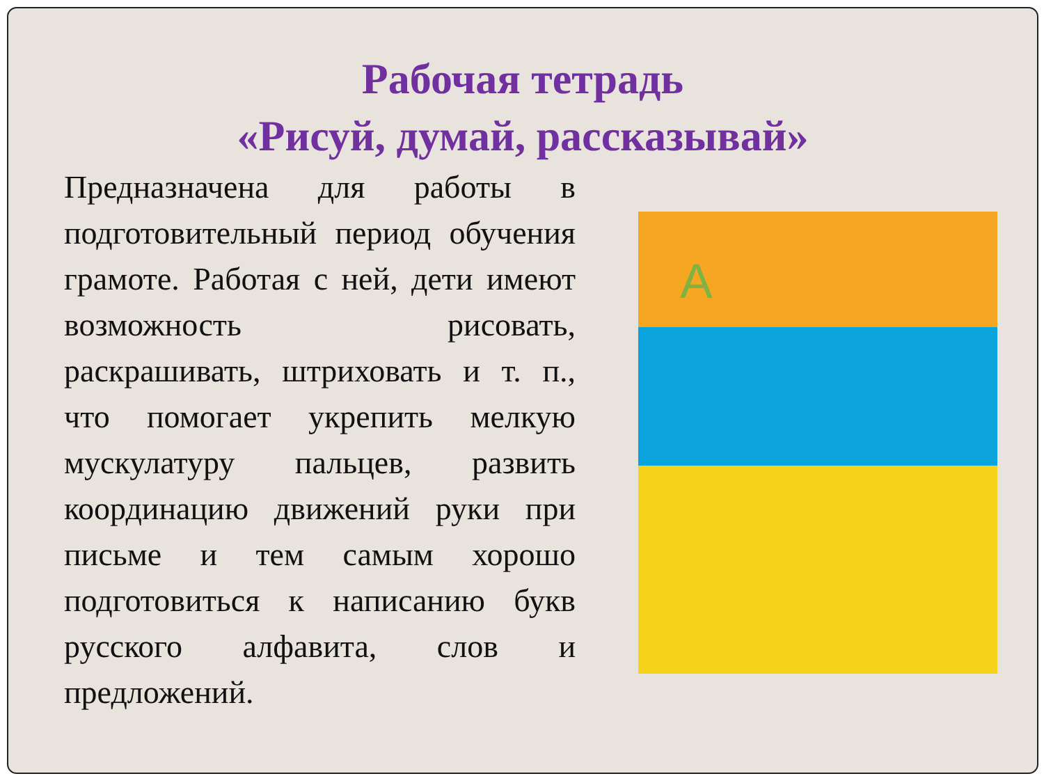Рабочая тетрадь
«Рисуй, думай, рассказывай»
Предназначена для работы в подготовительный период обучения грамоте. Работая с ней, дети имеют возможность рисовать, раскрашивать, штриховать и т. п., что помогает укрепить мелкую мускулатуру пальцев, развить координацию движений руки при письме и тем самым хорошо подготовиться к написанию букв русского алфавита, слов и предложений.
А